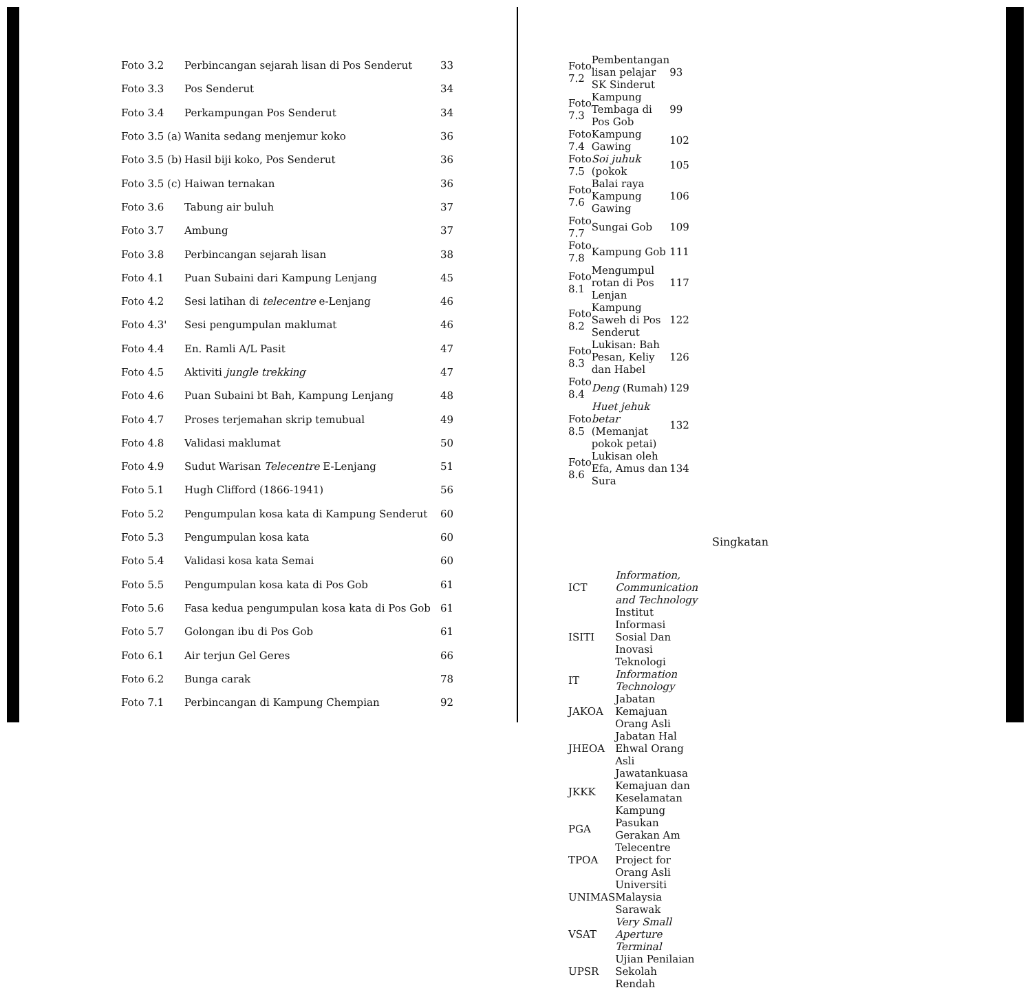| Foto 3.2 | Perbincangan sejarah lisan di Pos Senderut | 33 |
| Foto 3.3 | Pos Senderut | 34 |
| Foto 3.4 | Perkampungan Pos Senderut | 34 |
| Foto 3.5 (a) | Wanita sedang menjemur koko | 36 |
| Foto 3.5 (b) | Hasil biji koko, Pos Senderut | 36 |
| Foto 3.5 (c) | Haiwan ternakan | 36 |
| Foto 3.6 | Tabung air buluh | 37 |
| Foto 3.7 | Ambung | 37 |
| Foto 3.8 | Perbincangan sejarah lisan | 38 |
| Foto 4.1 | Puan Subaini dari Kampung Lenjang | 45 |
| Foto 4.2 | Sesi latihan di telecentre e-Lenjang | 46 |
| Foto 4.3' | Sesi pengumpulan maklumat | 46 |
| Foto 4.4 | En. Ramli A/L Pasit | 47 |
| Foto 4.5 | Aktiviti jungle trekking | 47 |
| Foto 4.6 | Puan Subaini bt Bah, Kampung Lenjang | 48 |
| Foto 4.7 | Proses terjemahan skrip temubual | 49 |
| Foto 4.8 | Validasi maklumat | 50 |
| Foto 4.9 | Sudut Warisan Telecentre E-Lenjang | 51 |
| Foto 5.1 | Hugh Clifford (1866-1941) | 56 |
| Foto 5.2 | Pengumpulan kosa kata di Kampung Senderut | 60 |
| Foto 5.3 | Pengumpulan kosa kata | 60 |
| Foto 5.4 | Validasi kosa kata Semai | 60 |
| Foto 5.5 | Pengumpulan kosa kata di Pos Gob | 61 |
| Foto 5.6 | Fasa kedua pengumpulan kosa kata di Pos Gob | 61 |
| Foto 5.7 | Golongan ibu di Pos Gob | 61 |
| Foto 6.1 | Air terjun Gel Geres | 66 |
| Foto 6.2 | Bunga carak | 78 |
| Foto 7.1 | Perbincangan di Kampung Chempian | 92 |
| Foto 7.2 | Pembentangan lisan pelajar SK Sinderut | 93 |
| Foto 7.3 | Kampung Tembaga di Pos Gob | 99 |
| Foto 7.4 | Kampung Gawing | 102 |
| Foto 7.5 | Soi juhuk (pokok | 105 |
| Foto 7.6 | Balai raya Kampung Gawing | 106 |
| Foto 7.7 | Sungai Gob | 109 |
| Foto 7.8 | Kampung Gob | 111 |
| Foto 8.1 | Mengumpul rotan di Pos Lenjan | 117 |
| Foto 8.2 | Kampung Saweh di Pos Senderut | 122 |
| Foto 8.3 | Lukisan: Bah Pesan, Keliy dan Habel | 126 |
| Foto 8.4 | Deng (Rumah) | 129 |
| Foto 8.5 | Huet jehuk betar (Memanjat pokok petai) | 132 |
| Foto 8.6 | Lukisan oleh Efa, Amus dan Sura | 134 |
Singkatan
| ICT | Information, Communication and Technology |
| ISITI | Institut Informasi Sosial Dan Inovasi Teknologi |
| IT | Information Technology |
| JAKOA | Jabatan Kemajuan Orang Asli |
| JHEOA | Jabatan Hal Ehwal Orang Asli |
| JKKK | Jawatankuasa Kemajuan dan Keselamatan Kampung |
| PGA | Pasukan Gerakan Am |
| TPOA | Telecentre Project for Orang Asli |
| UNIMAS | Universiti Malaysia Sarawak |
| VSAT | Very Small Aperture Terminal |
| UPSR | Ujian Penilaian Sekolah Rendah |